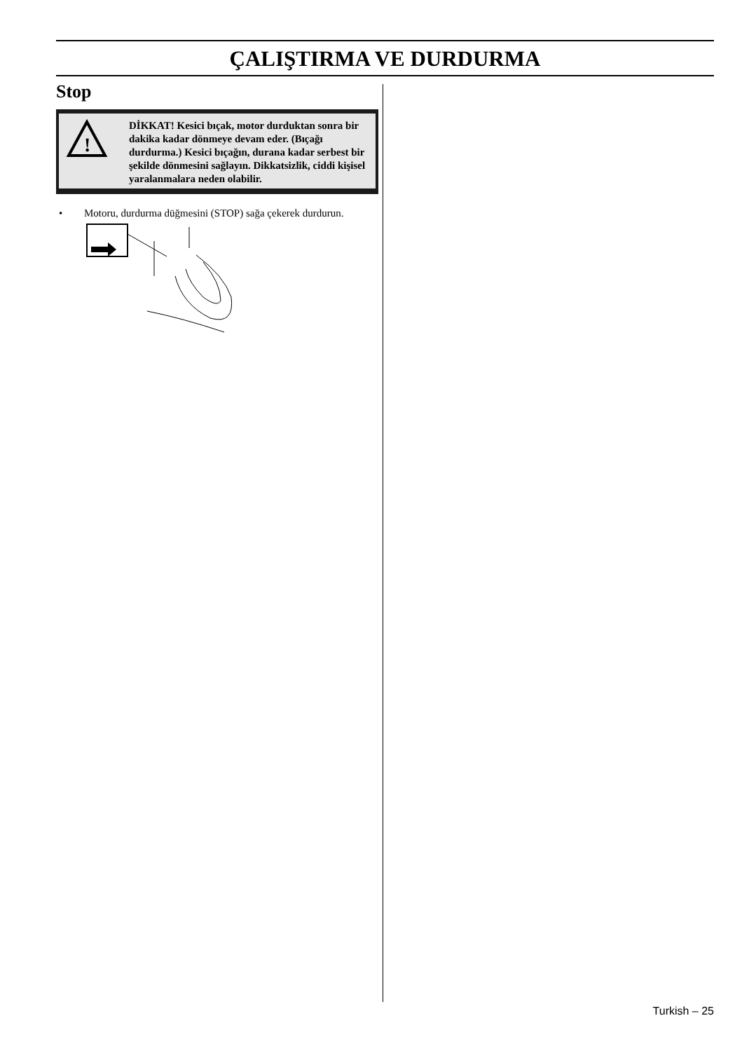ÇALIŞTIRMA VE DURDURMA
Stop
!
DİKKAT! Kesici bıçak, motor durduktan sonra bir dakika kadar dönmeye devam eder. (Bıçağı durdurma.) Kesici bıçağın, durana kadar serbest bir şekilde dönmesini sağlayın. Dikkatsizlik, ciddi kişisel yaralanmalara neden olabilir.
• Motoru, durdurma düğmesini (STOP) sağa çekerek durdurun.
Turkish – 25